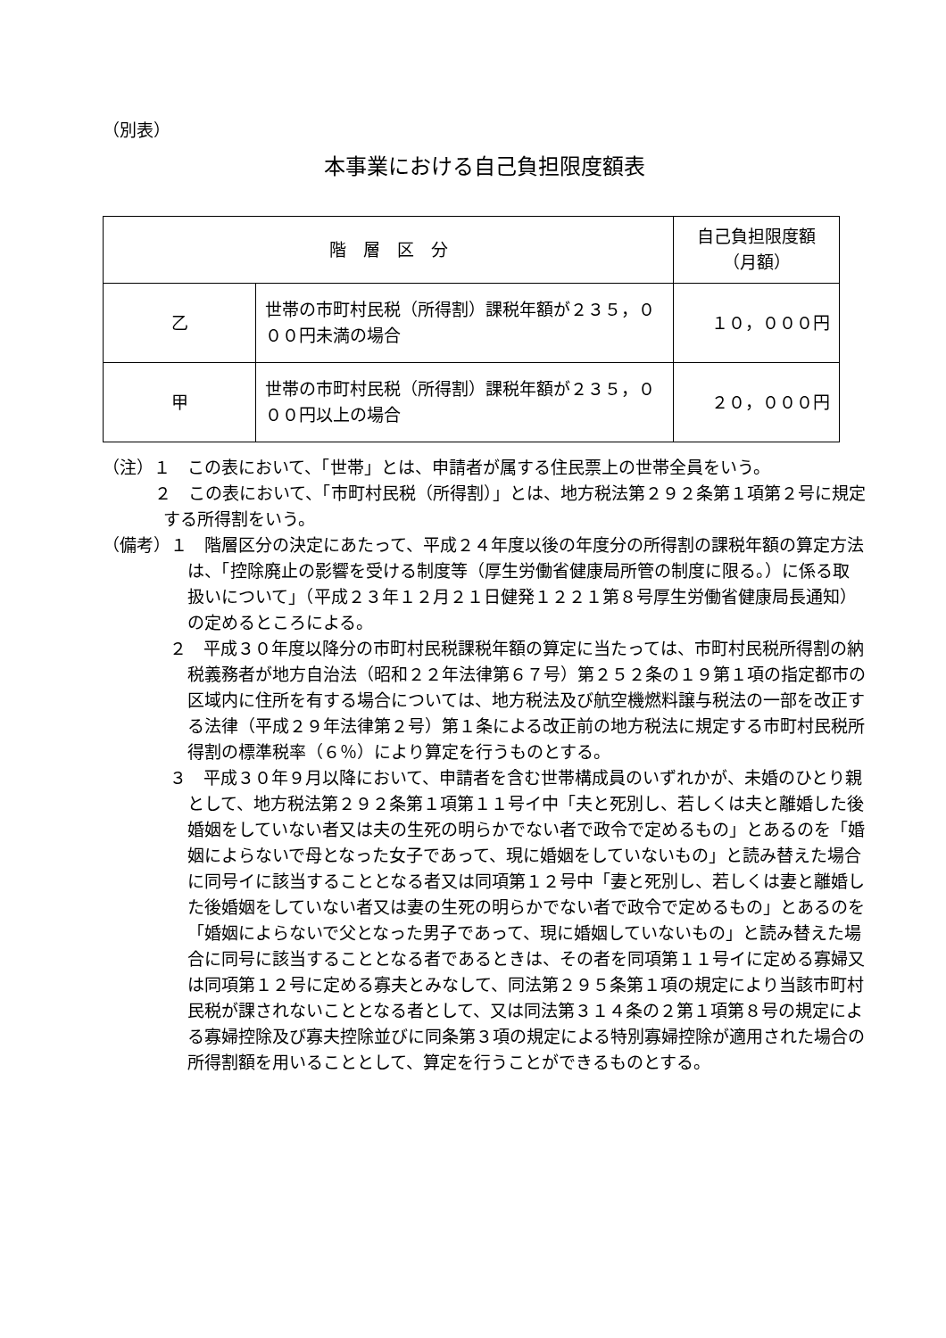（別表）
本事業における自己負担限度額表
| 階 層 区 分 | | 自己負担限度額（月額） |
| --- | --- | --- |
| 乙 | 世帯の市町村民税（所得割）課税年額が２３５，０００円未満の場合 | １０，０００円 |
| 甲 | 世帯の市町村民税（所得割）課税年額が２３５，０００円以上の場合 | ２０，０００円 |
（注）１　この表において、「世帯」とは、申請者が属する住民票上の世帯全員をいう。
２　この表において、「市町村民税（所得割）」とは、地方税法第２９２条第１項第２号に規定する所得割をいう。
（備考）１　階層区分の決定にあたって、平成２４年度以後の年度分の所得割の課税年額の算定方法は、「控除廃止の影響を受ける制度等（厚生労働省健康局所管の制度に限る。）に係る取扱いについて」（平成２３年１２月２１日健発１２２１第８号厚生労働省健康局長通知）の定めるところによる。
２　平成３０年度以降分の市町村民税課税年額の算定に当たっては、市町村民税所得割の納税義務者が地方自治法（昭和２２年法律第６７号）第２５２条の１９第１項の指定都市の区域内に住所を有する場合については、地方税法及び航空機燃料譲与税法の一部を改正する法律（平成２９年法律第２号）第１条による改正前の地方税法に規定する市町村民税所得割の標準税率（６％）により算定を行うものとする。
３　平成３０年９月以降において、申請者を含む世帯構成員のいずれかが、未婚のひとり親として、地方税法第２９２条第１項第１１号イ中「夫と死別し、若しくは夫と離婚した後婚姻をしていない者又は夫の生死の明らかでない者で政令で定めるもの」とあるのを「婚姻によらないで母となった女子であって、現に婚姻をしていないもの」と読み替えた場合に同号イに該当することとなる者又は同項第１２号中「妻と死別し、若しくは妻と離婚した後婚姻をしていない者又は妻の生死の明らかでない者で政令で定めるもの」とあるのを「婚姻によらないで父となった男子であって、現に婚姻していないもの」と読み替えた場合に同号に該当することとなる者であるときは、その者を同項第１１号イに定める寡婦又は同項第１２号に定める寡夫とみなして、同法第２９５条第１項の規定により当該市町村民税が課されないこととなる者として、又は同法第３１４条の２第１項第８号の規定による寡婦控除及び寡夫控除並びに同条第３項の規定による特別寡婦控除が適用された場合の所得割額を用いることとして、算定を行うことができるものとする。